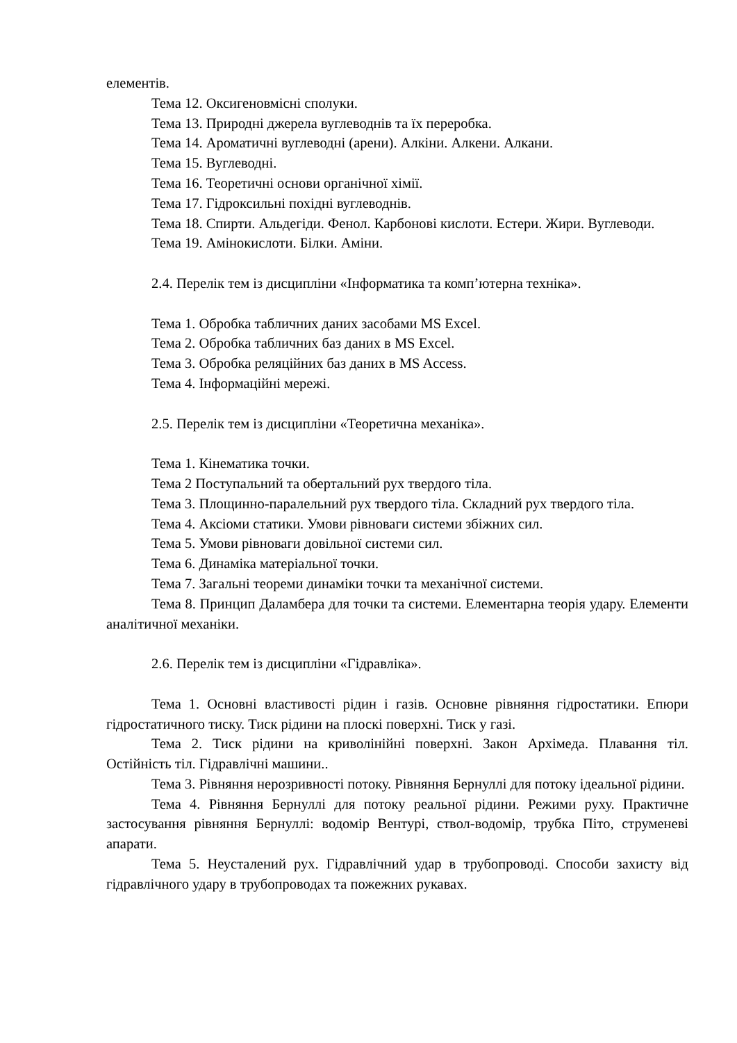елементів.
Тема 12. Оксигеновмісні сполуки.
Тема 13. Природні джерела вуглеводнів та їх переробка.
Тема 14. Ароматичні вуглеводні (арени). Алкіни. Алкени. Алкани.
Тема 15. Вуглеводні.
Тема 16. Теоретичні основи органічної хімії.
Тема 17. Гідроксильні похідні вуглеводнів.
Тема 18. Спирти. Альдегіди. Фенол. Карбонові кислоти. Естери. Жири. Вуглеводи.
Тема 19. Амінокислоти. Білки. Аміни.
2.4. Перелік тем із дисципліни «Інформатика та комп’ютерна техніка».
Тема 1. Обробка табличних даних засобами MS Excel.
Тема 2. Обробка табличних баз даних в MS Excel.
Тема 3. Обробка реляційних баз даних в MS Access.
Тема 4. Інформаційні мережі.
2.5. Перелік тем із дисципліни «Теоретична механіка».
Тема 1. Кінематика точки.
Тема 2 Поступальний та обертальний рух твердого тіла.
Тема 3. Площинно-паралельний рух твердого тіла. Складний рух твердого тіла.
Тема 4. Аксіоми статики. Умови рівноваги системи збіжних сил.
Тема 5. Умови рівноваги довільної системи сил.
Тема 6. Динаміка матеріальної точки.
Тема 7. Загальні теореми динаміки точки та механічної системи.
Тема 8. Принцип Даламбера для точки та системи. Елементарна теорія удару. Елементи аналітичної механіки.
2.6. Перелік тем із дисципліни «Гідравліка».
Тема 1. Основні властивості рідин і газів. Основне рівняння гідростатики. Епюри гідростатичного тиску. Тиск рідини на плоскі поверхні. Тиск у газі.
Тема 2. Тиск рідини на криволінійні поверхні. Закон Архімеда. Плавання тіл. Остійність тіл. Гідравлічні машини..
Тема 3. Рівняння нерозривності потоку. Рівняння Бернуллі для потоку ідеальної рідини.
Тема 4. Рівняння Бернуллі для потоку реальної рідини. Режими руху. Практичне застосування рівняння Бернуллі: водомір Вентурі, ствол-водомір, трубка Піто, струменеві апарати.
Тема 5. Неусталений рух. Гідравлічний удар в трубопроводі. Способи захисту від гідравлічного удару в трубопроводах та пожежних рукавах.